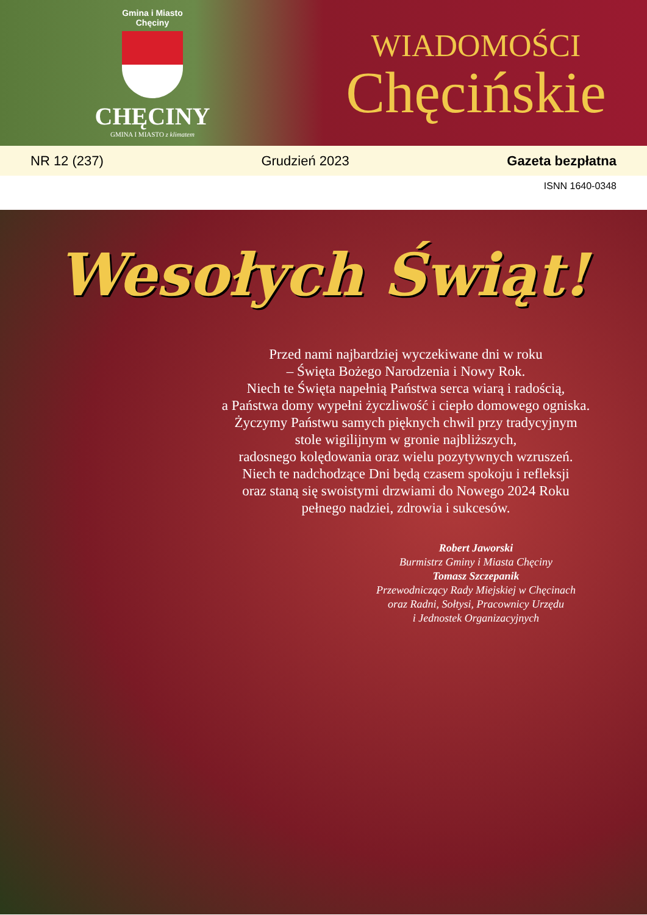Gmina i Miasto
Chęciny
CHĘCINY
GMINA I MIASTO z klimatem
WIADOMOŚCI
Chęcińskie
NR 12 (237) Grudzień 2023 Gazeta bezpłatna
ISNN 1640-0348
Wesołych Świąt!
Przed nami najbardziej wyczekiwane dni w roku
– Święta Bożego Narodzenia i Nowy Rok.
Niech te Święta napełnią Państwa serca wiarą i radością,
a Państwa domy wypełni życzliwość i ciepło domowego ogniska.
Życzymy Państwu samych pięknych chwil przy tradycyjnym
stole wigilijnym w gronie najbliższych,
radosnego kolędowania oraz wielu pozytywnych wzruszeń.
Niech te nadchodzące Dni będą czasem spokoju i refleksji
oraz staną się swoistymi drzwiami do Nowego 2024 Roku
pełnego nadziei, zdrowia i sukcesów.
Robert Jaworski
Burmistrz Gminy i Miasta Chęciny
Tomasz Szczepanik
Przewodniczący Rady Miejskiej w Chęcinach
oraz Radni, Sołtysi, Pracownicy Urzędu
i Jednostek Organizacyjnych